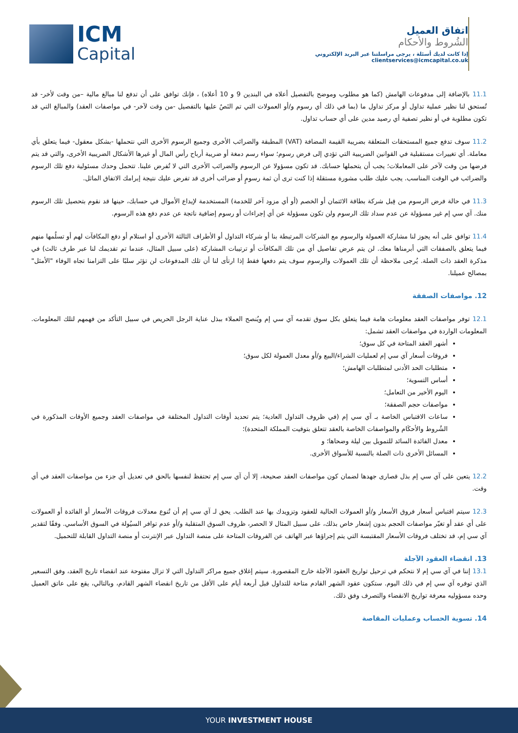ICM
Capital
اتفاق العميل
الشُروط والأحكام
إذا كانت لديك أسئلة ، يرجى مراسلتنا عبر البريد الإلكتروني clientservices@icmcapital.co.uk
11.1 بالإضافة إلى مدفوعات الهامش (كما هو مطلوب وموضح بالتفصيل أعلاه في البندين 9 و 10 أعلاه) ، فإنك توافق على أن تدفع لنا مبالغ مالية –من وقت لأخر- قد تُستحق لنا نظير عملية تداول أو مركز تداول ما (بما في ذلك أي رسوم و/أو العمولات التي تم النَصُ عليها بالتفصيل -من وقت لآخر- في مواصفات العقد) والمبالغ التي قد تكون مطلوبة في أو نظير تصفية أي رصيد مدين على أي حساب تداول.
11.2 سوف تدفع جميع المستحقات المتعلقة بضريبة القيمة المضافة (VAT) المطبقة والضرائب الأخرى وجميع الرسوم الأخرى التي نتحملها -بشكل معقول- فيما يتعلق بأي معاملة. أي تغييرات مستقبلية في القوانين الضريبية التي تؤدي إلى فرض رسوم؛ سواء رسم دمغة أو ضريبة أرباح رأس المال أو غيرها الأشكال الضريبية الأخرى، والتي قد يتم فرضها من وقت لآخر على المعاملات؛ يجب أن يتحملها حسابك. قد تكون مسؤولا عن الرسوم والضرائب الأخرى التي لا تُفرض علينا. تتحمل وحدك مسئولية دفع تلك الرسوم والضرائب في الوقت المناسب. يجب عليك طلب مشورة مستقلة إذا كنت ترى أن ثمة رسومٍ أو ضرائب أخرى قد تفرض عليك نتيجة إبرامك الاتفاق الماثل.
11.3 في حالة فرض الرسوم من قِبل شركة بطاقة الائتمان أو الخصم (أو أي مزود آخر للخدمة) المستخدمة لإيداع الأموال في حسابك، حينها قد نقوم بتحصيل تلك الرسوم منك. آي سي إم غير مسؤولة عن عدم سداد تلك الرسوم ولن تكون مسؤولة عن أي إجراءات أو رسوم إضافية ناتجة عن عدم دفع هذه الرسوم.
11.4 توافق على أنه يجوز لنا مشاركة العمولة والرسوم مع الشركات المرتبطة بنا أو شركاء التداول أو الأطراف الثالثة الأخرى أو استلام أو دفع المكافآت لهم أو تسلُمها منهم فيما يتعلق بالصفقات التي أبرمناها معك. لن يتم عرض تفاصيل أي من تلك المكافآت أو ترتيبات المشاركة (على سبيل المثال، عندما تم تقديمك لنا عبر طرف ثالث) في مذكرة العقد ذات الصلة. يُرجى ملاحظة أن تلك العمولات والرسوم سوف يتم دفعها فقط إذا ارتأى لنا أن تلك المدفوعات لن تؤثر سلبًا على التزامنا تجاه الوفاء "الأمثل" بمصالح عميلنا.
12. مواصفات الصفقة
12.1 توفر مواصفات العقد معلومات هامة فيما يتعلق بكل سوق تقدمه آي سي إم ويُنصح العملاء ببذل عناية الرجل الحريص في سبيل التأكد من فهمهم لتلك المعلومات. المعلومات الواردة في مواصفات العقد تشمل:
أشهر العقد المتاحة في كل سوق؛
فروقات أسعار آي سي إم لعمليات الشراء/البيع و/أو معدل العمولة لكل سوق؛
متطلبات الحد الأدنى لمتطلبات الهامش؛
أساس التسوية؛
اليوم الأخير من التعامل؛
مواصفات حجم الصفقة؛
ساعات الاقتباس الخاصة بـ آي سي إم (في ظروف التداول العادية؛ يتم تحديد أوقات التداول المختلفة في مواصفات العقد وجميع الأوقات المذكورة في الشُروط والأحكَام والمواصفات الخاصة بالعقد تتعلق بتوقيت المملكة المتحدة)؛
معدل الفائدة السائد للتمويل بين ليلة وضحاها؛ و
المسائل الأخرى ذات الصلة بالنسبة للأسواق الأخرى.
12.2 يتعين على آي سي إم بذل قصارى جهدها لضمان كون مواصفات العقد صحيحة، إلا أن آي سي إم تحتفظ لنفسها بالحق في تعديل أي جزء من مواصفات العقد في أي وقت.
12.3 سيتم اقتباس أسعار فروق الأسعار و/أو العمولات الحالية للعقود وتزويدك بها عند الطلب. يحق لـ آي سي إم أن تُنوع معدلات فروقات الأسعار أو الفائدة أو العمولات على أي عقد أو تغيّر مواصفات الحجم بدون إشعار خاص بذلك، على سبيل المثال لا الحصر، ظروف السوق المتقلبة و/أو عدم توافر السيُولة في السوق الأساسي. وفقًا لتقدير آي سي إم، قد تختلف فروقات الأسعار المقتبسة التي يتم إجراؤها عبر الهاتف عن الفروقات المتاحة على منصة التداول عبر الإنترنت أو منصة التداول القابلة للتحميل.
13. انقضاء العقود الآجلة
13.1 إننا في آي سي إم لا نتحكم في ترحيل تواريخ العقود الآجلة خارج المقصورة. سيتم إغلاق جميع مراكز التداول التي لا تزال مفتوحة عند انقضاء تاريخ العقد، وفق التسعير الذي توفره آي سي إم في ذلك اليوم. ستكون عقود الشهر القادم متاحة للتداول قبل أربعة أيام على الأقل من تاريخ انقضاء الشهر القادم، وبالتالي، يقع على عاتق العميل وحده مسؤوليه معرفة تواريخ الانقضاء والتصرف وفق ذلك.
14. تسوية الحساب وعمليات المقاصة
YOUR INVESTMENT HOUSE